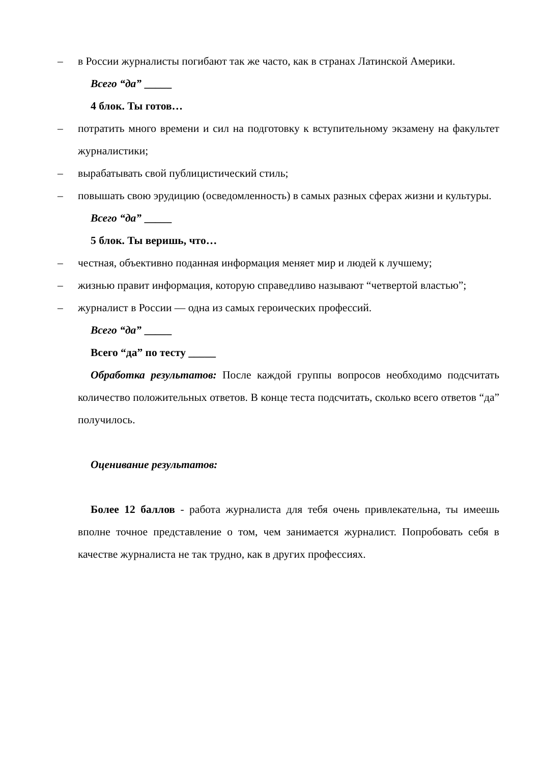– в России журналисты погибают так же часто, как в странах Латинской Америки.
Всего “да” _____
4 блок. Ты готов…
– потратить много времени и сил на подготовку к вступительному экзамену на факультет журналистики;
– вырабатывать свой публицистический стиль;
– повышать свою эрудицию (осведомленность) в самых разных сферах жизни и культуры.
Всего “да” _____
5 блок. Ты веришь, что…
– честная, объективно поданная информация меняет мир и людей к лучшему;
– жизнью правит информация, которую справедливо называют “четвертой властью”;
– журналист в России — одна из самых героических профессий.
Всего “да” _____
Всего “да” по тесту _____
Обработка результатов: После каждой группы вопросов необходимо подсчитать количество положительных ответов. В конце теста подсчитать, сколько всего ответов “да” получилось.
Оценивание результатов:
Более 12 баллов - работа журналиста для тебя очень привлекательна, ты имеешь вполне точное представление о том, чем занимается журналист. Попробовать себя в качестве журналиста не так трудно, как в других профессиях.